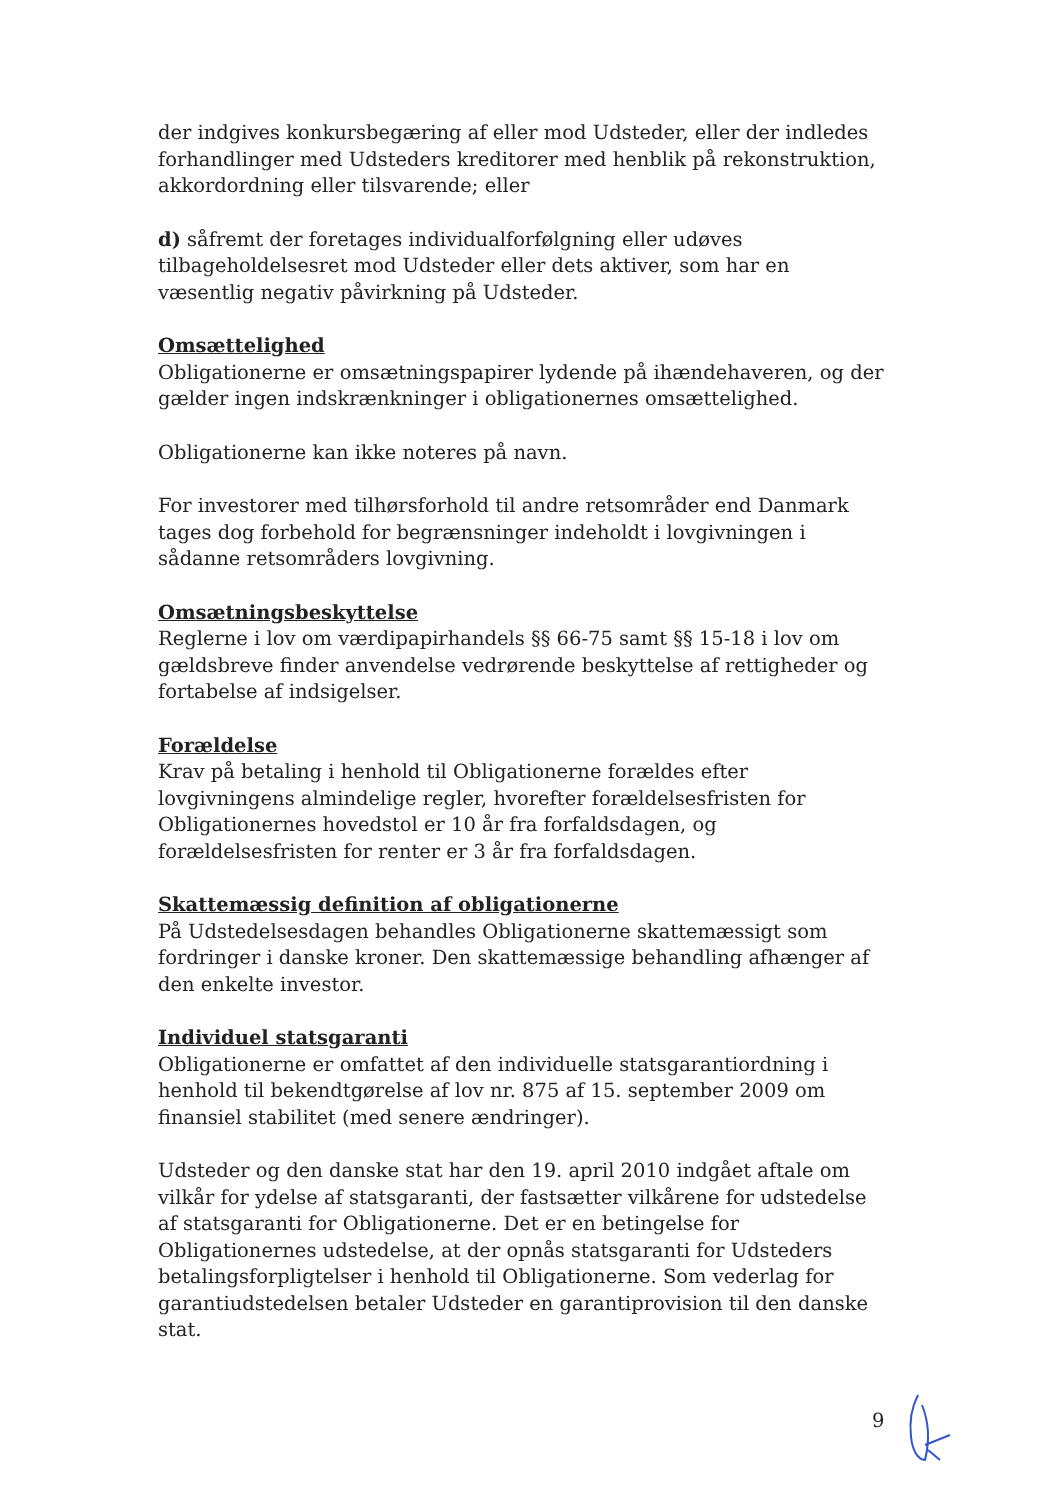der indgives konkursbegæring af eller mod Udsteder, eller der indledes forhandlinger med Udsteders kreditorer med henblik på rekonstruktion, akkordordning eller tilsvarende; eller
d) såfremt der foretages individualforfølgning eller udøves tilbageholdelsesret mod Udsteder eller dets aktiver, som har en væsentlig negativ påvirkning på Udsteder.
Omsættelighed
Obligationerne er omsætningspapirer lydende på ihændehaveren, og der gælder ingen indskrænkninger i obligationernes omsættelighed.
Obligationerne kan ikke noteres på navn.
For investorer med tilhørsforhold til andre retsområder end Danmark tages dog forbehold for begrænsninger indeholdt i lovgivningen i sådanne retsområders lovgivning.
Omsætningsbeskyttelse
Reglerne i lov om værdipapirhandels §§ 66-75 samt §§ 15-18 i lov om gældsbreve finder anvendelse vedrørende beskyttelse af rettigheder og fortabelse af indsigelser.
Forældelse
Krav på betaling i henhold til Obligationerne forældes efter lovgivningens almindelige regler, hvorefter forældelsesfristen for Obligationernes hovedstol er 10 år fra forfaldsdagen, og forældelsesfristen for renter er 3 år fra forfaldsdagen.
Skattemæssig definition af obligationerne
På Udstedelsesdagen behandles Obligationerne skattemæssigt som fordringer i danske kroner. Den skattemæssige behandling afhænger af den enkelte investor.
Individuel statsgaranti
Obligationerne er omfattet af den individuelle statsgarantiordning i henhold til bekendtgørelse af lov nr. 875 af 15. september 2009 om finansiel stabilitet (med senere ændringer).
Udsteder og den danske stat har den 19. april 2010 indgået aftale om vilkår for ydelse af statsgaranti, der fastsætter vilkårene for udstedelse af statsgaranti for Obligationerne. Det er en betingelse for Obligationernes udstedelse, at der opnås statsgaranti for Udsteders betalingsforpligtelser i henhold til Obligationerne. Som vederlag for garantiudstedelsen betaler Udsteder en garantiprovision til den danske stat.
9